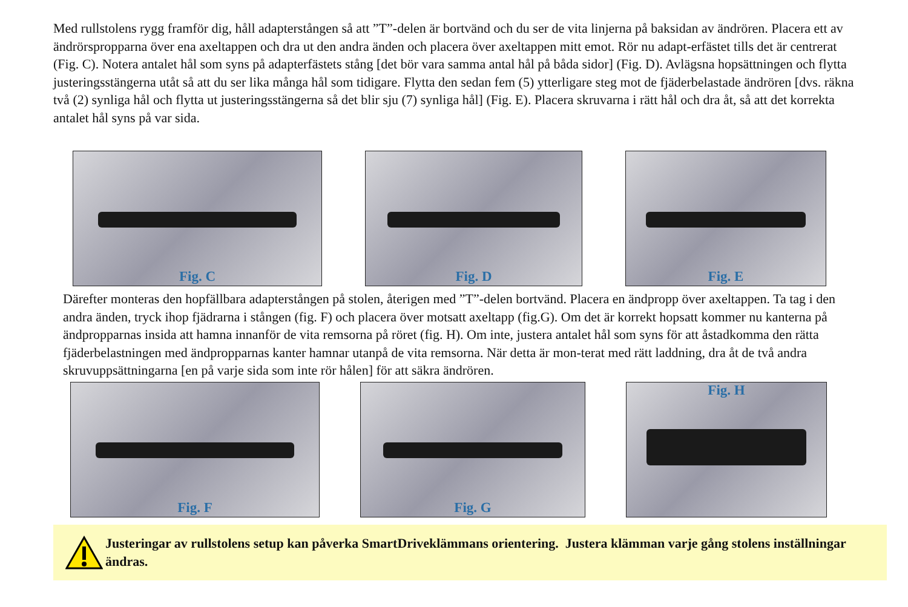Med rullstolens rygg framför dig, håll adapterstången så att ”T”-delen är bortvänd och du ser de vita linjerna på baksidan av ändrören. Placera ett av ändrörspropparna över ena axeltappen och dra ut den andra änden och placera över axeltappen mitt emot. Rör nu adapt-erfästet tills det är centrerat (Fig. C). Notera antalet hål som syns på adapterfästets stång [det bör vara samma antal hål på båda sidor] (Fig. D). Avlägsna hopsättningen och flytta justeringsstängerna utåt så att du ser lika många hål som tidigare. Flytta den sedan fem (5) ytterligare steg mot de fjäderbelastade ändrören [dvs. räkna två (2) synliga hål och flytta ut justeringsstängerna så det blir sju (7) synliga hål] (Fig. E). Placera skruvarna i rätt hål och dra åt, så att det korrekta antalet hål syns på var sida.
Fig. C Fig. D Fig. E
Därefter monteras den hopfällbara adapterstången på stolen, återigen med ”T”-delen bortvänd. Placera en ändpropp över axeltappen. Ta tag i den andra änden, tryck ihop fjädrarna i stången (fig. F) och placera över motsatt axeltapp (fig.G). Om det är korrekt hopsatt kommer nu kanterna på ändpropparnas insida att hamna innanför de vita remsorna på röret (fig. H). Om inte, justera antalet hål som syns för att åstadkomma den rätta fjäderbelastningen med ändpropparnas kanter hamnar utanpå de vita remsorna. När detta är mon-terat med rätt laddning, dra åt de två andra skruvuppsättningarna [en på varje sida som inte rör hålen] för att säkra ändrören.
Fig. F Fig. G Fig. H
Justeringar av rullstolens setup kan påverka SmartDriveklämmans orientering. Justera klämman varje gång stolens inställningar ändras.